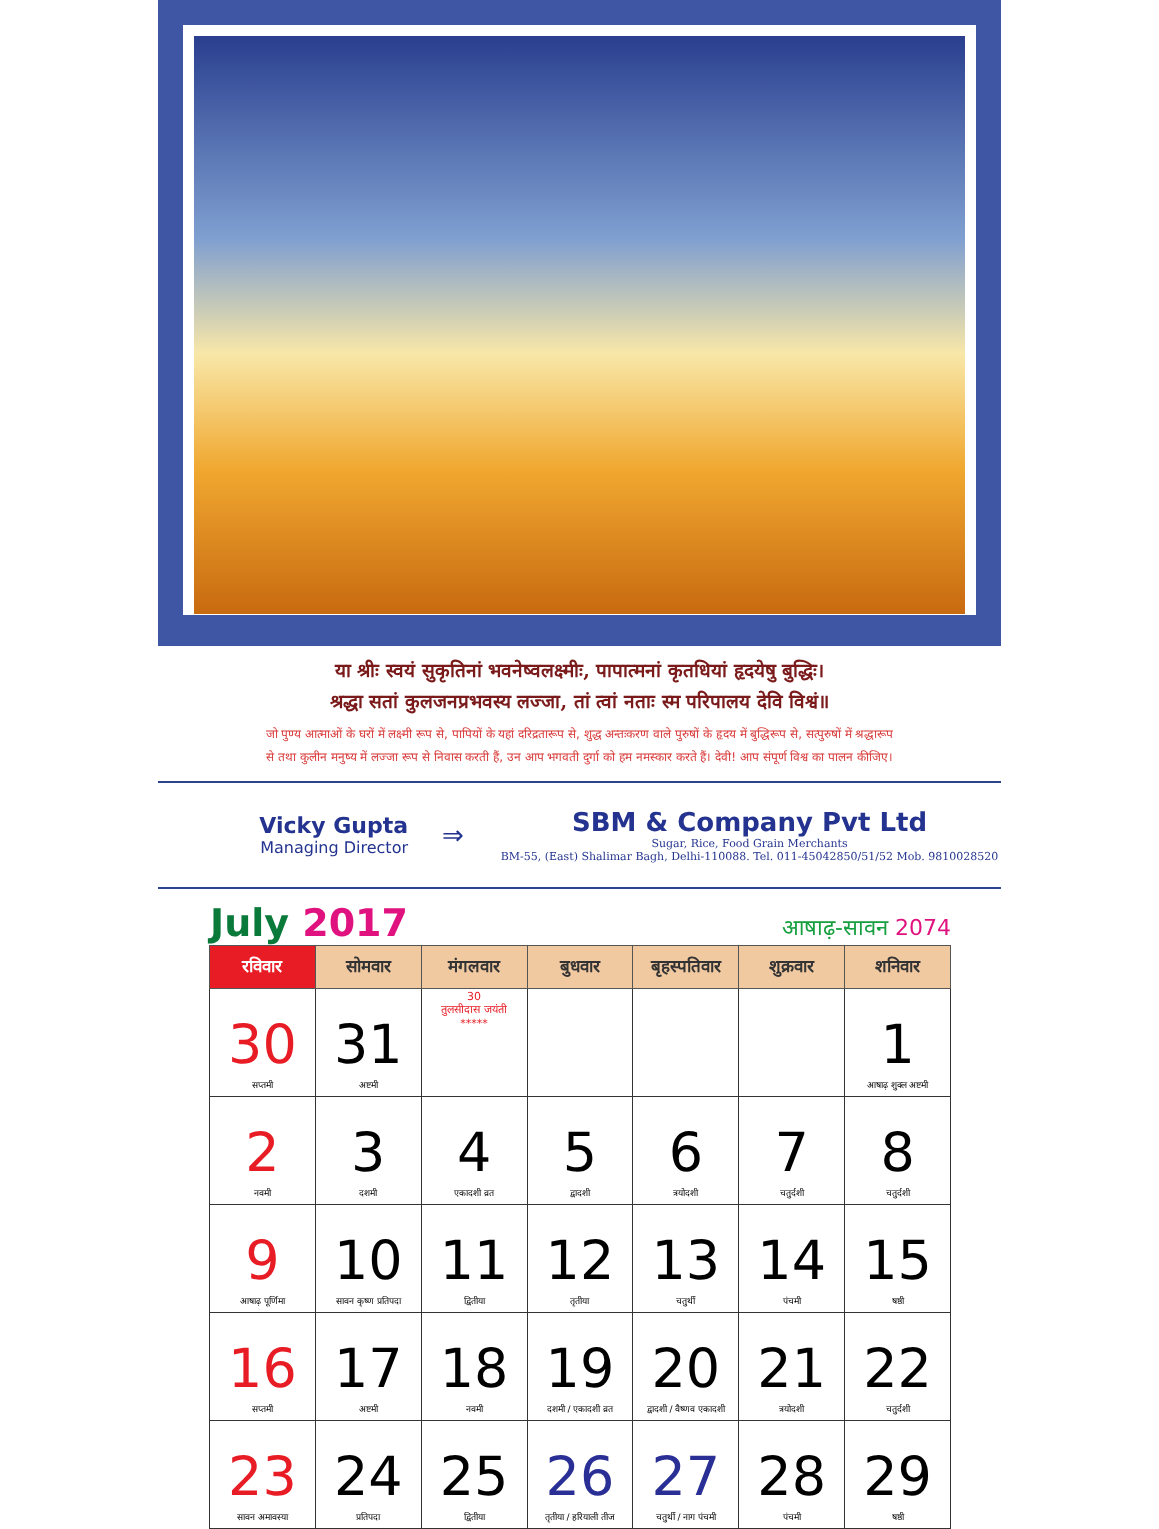या श्रीः स्वयं सुकृतिनां भवनेष्वलक्ष्मीः, पापात्मनां कृतधियां हृदयेषु बुद्धिः।
श्रद्धा सतां कुलजनप्रभवस्य लज्जा, तां त्वां नताः स्म परिपालय देवि विश्वं॥
जो पुण्य आत्माओं के घरों में लक्ष्मी रूप से, पापियों के यहां दरिद्रतारूप से, शुद्ध अन्तःकरण वाले पुरुषों के हृदय में बुद्धिरूप से, सत्पुरुषों में श्रद्धारूप
से तथा कुलीन मनुष्य में लज्जा रूप से निवास करती हैं, उन आप भगवती दुर्गा को हम नमस्कार करते हैं। देवी! आप संपूर्ण विश्व का पालन कीजिए।
Vicky Gupta
Managing Director
⇒
SBM & Company Pvt Ltd
Sugar, Rice, Food Grain Merchants
BM-55, (East) Shalimar Bagh, Delhi-110088. Tel. 011-45042850/51/52 Mob. 9810028520
July 2017
आषाढ़-सावन 2074
| रविवार | सोमवार | मंगलवार | बुधवार | बृहस्पतिवार | शुक्रवार | शनिवार |
| --- | --- | --- | --- | --- | --- | --- |
| 30 सप्तमी | 31 अष्टमी | 30 तुलसीदास जयंती ***** | | | | 1 आषाढ़ शुक्ल अष्टमी |
| 2 नवमी | 3 दशमी | 4 एकादशी व्रत | 5 द्वादशी | 6 त्रयोदशी | 7 चतुर्दशी | 8 चतुर्दशी |
| 9 आषाढ़ पूर्णिमा | 10 सावन कृष्ण प्रतिपदा | 11 द्वितीया | 12 तृतीया | 13 चतुर्थी | 14 पंचमी | 15 षष्ठी |
| 16 सप्तमी | 17 अष्टमी | 18 नवमी | 19 दशमी / एकादशी व्रत | 20 द्वादशी / वैष्णव एकादशी | 21 त्रयोदशी | 22 चतुर्दशी |
| 23 सावन अमावस्या | 24 प्रतिपदा | 25 द्वितीया | 26 तृतीया / हरियाली तीज | 27 चतुर्थी / नाग पंचमी | 28 पंचमी | 29 षष्ठी |